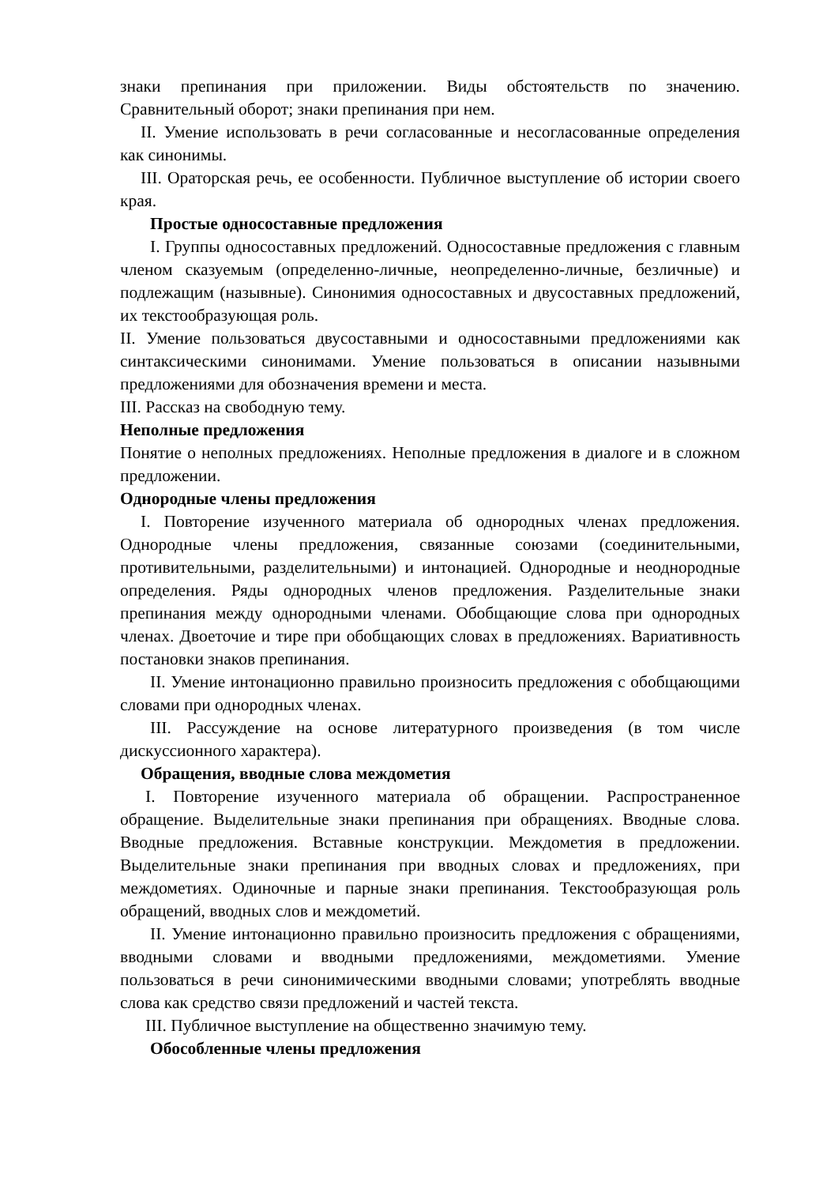знаки препинания при приложении. Виды обстоятельств по значению. Сравнительный оборот; знаки препинания при нем.
II. Умение использовать в речи согласованные и несогласованные определения как синонимы.
III. Ораторская речь, ее особенности. Публичное выступление об истории своего края.
Простые односоставные предложения
I. Группы односоставных предложений. Односоставные предложения с главным членом сказуемым (определенно-личные, неопределенно-личные, безличные) и подлежащим (назывные). Синонимия односоставных и двусоставных предложений, их текстообразующая роль.
II. Умение пользоваться двусоставными и односоставными предложениями как синтаксическими синонимами. Умение пользоваться в описании назывными предложениями для обозначения времени и места.
III. Рассказ на свободную тему.
Неполные предложения
Понятие о неполных предложениях. Неполные предложения в диалоге и в сложном предложении.
Однородные члены предложения
I. Повторение изученного материала об однородных членах предложения. Однородные члены предложения, связанные союзами (соединительными, противительными, разделительными) и интонацией. Однородные и неоднородные определения. Ряды однородных членов предложения. Разделительные знаки препинания между однородными членами. Обобщающие слова при однородных членах. Двоеточие и тире при обобщающих словах в предложениях. Вариативность постановки знаков препинания.
II. Умение интонационно правильно произносить предложения с обобщающими словами при однородных членах.
III. Рассуждение на основе литературного произведения (в том числе дискуссионного характера).
Обращения, вводные слова междометия
I. Повторение изученного материала об обращении. Распространенное обращение. Выделительные знаки препинания при обращениях. Вводные слова. Вводные предложения. Вставные конструкции. Междометия в предложении. Выделительные знаки препинания при вводных словах и предложениях, при междометиях. Одиночные и парные знаки препинания. Текстообразующая роль обращений, вводных слов и междометий.
II. Умение интонационно правильно произносить предложения с обращениями, вводными словами и вводными предложениями, междометиями. Умение пользоваться в речи синонимическими вводными словами; употреблять вводные слова как средство связи предложений и частей текста.
III. Публичное выступление на общественно значимую тему.
Обособленные члены предложения